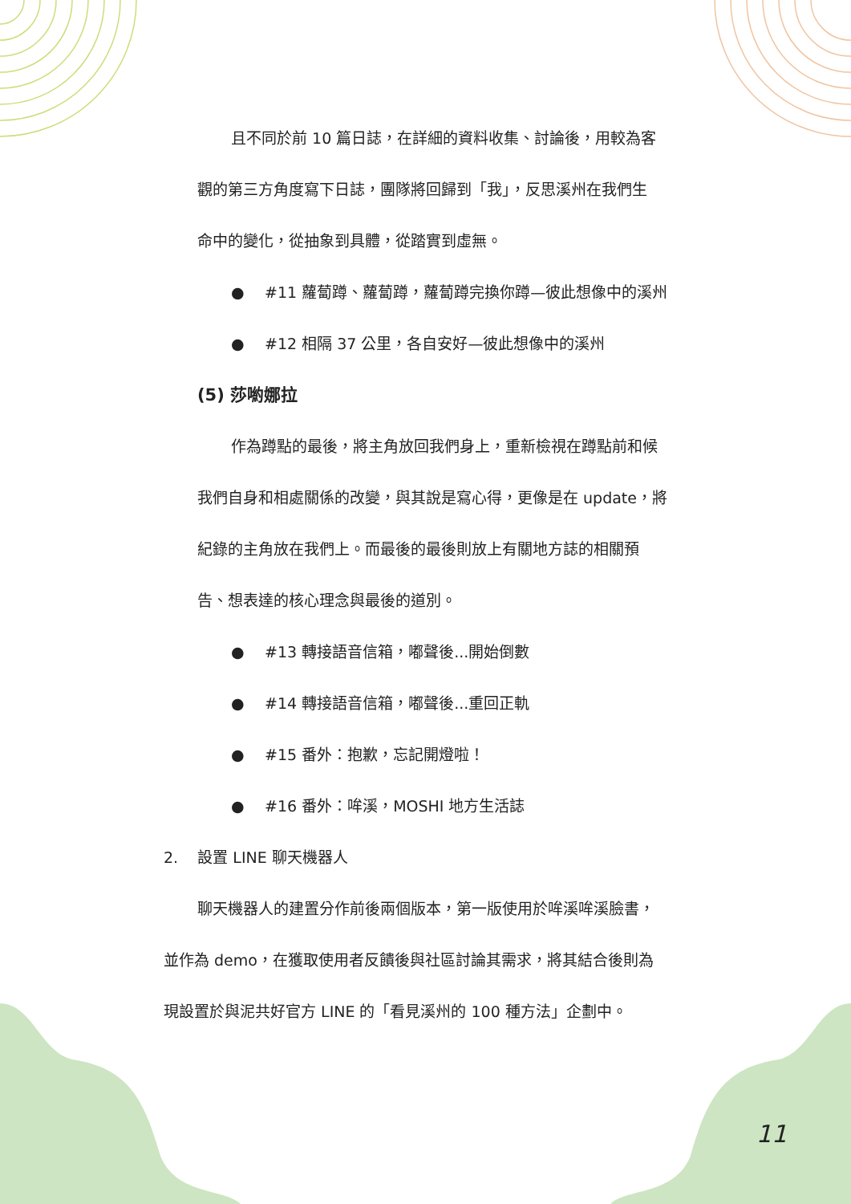且不同於前 10 篇日誌，在詳細的資料收集、討論後，用較為客
觀的第三方角度寫下日誌，團隊將回歸到「我」，反思溪州在我們生
命中的變化，從抽象到具體，從踏實到虛無。
● #11 蘿蔔蹲、蘿蔔蹲，蘿蔔蹲完換你蹲—彼此想像中的溪州
● #12 相隔 37 公里，各自安好—彼此想像中的溪州
(5) 莎喲娜拉
作為蹲點的最後，將主角放回我們身上，重新檢視在蹲點前和候
我們自身和相處關係的改變，與其說是寫心得，更像是在 update，將
紀錄的主角放在我們上。而最後的最後則放上有關地方誌的相關預
告、想表達的核心理念與最後的道別。
● #13 轉接語音信箱，嘟聲後...開始倒數
● #14 轉接語音信箱，嘟聲後...重回正軌
● #15 番外：抱歉，忘記開燈啦！
● #16 番外：哞溪，MOSHI 地方生活誌
2. 設置 LINE 聊天機器人
聊天機器人的建置分作前後兩個版本，第一版使用於哞溪哞溪臉書，
並作為 demo，在獲取使用者反饋後與社區討論其需求，將其結合後則為
現設置於與泥共好官方 LINE 的「看見溪州的 100 種方法」企劃中。
11